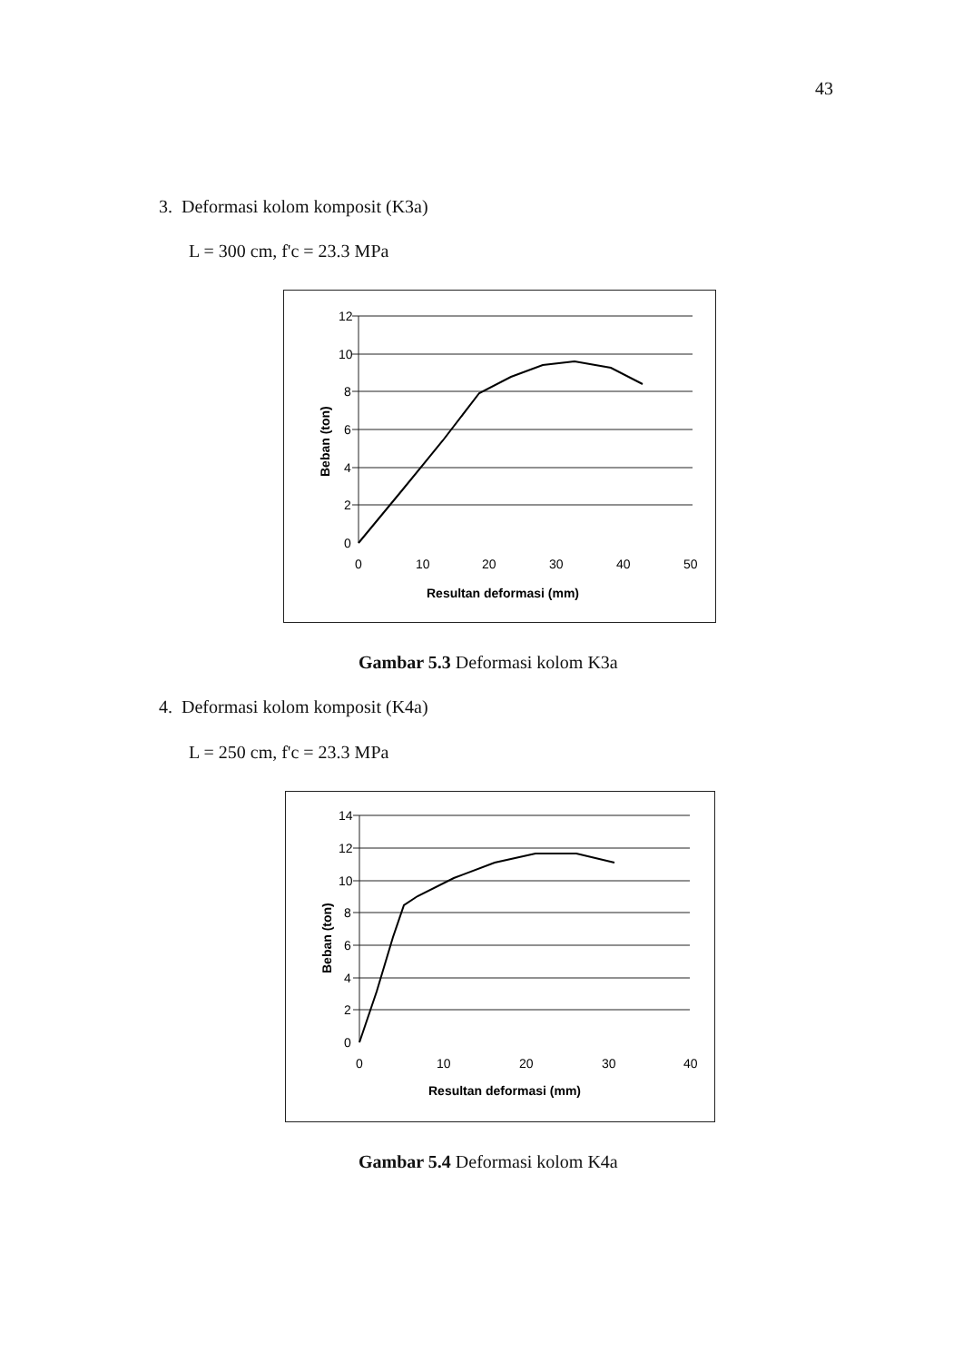43
3. Deformasi kolom komposit (K3a)
L = 300 cm, f'c = 23.3 MPa
12
10
8
6
4
2
0
0
10
20
30
40
50
Resultan deformasi (mm)
Beban (ton)
Gambar 5.3 Deformasi kolom K3a
4. Deformasi kolom komposit (K4a)
L = 250 cm, f'c = 23.3 MPa
14
12
10
8
6
4
2
0
0
10
20
30
40
Resultan deformasi (mm)
Beban (ton)
Gambar 5.4 Deformasi kolom K4a